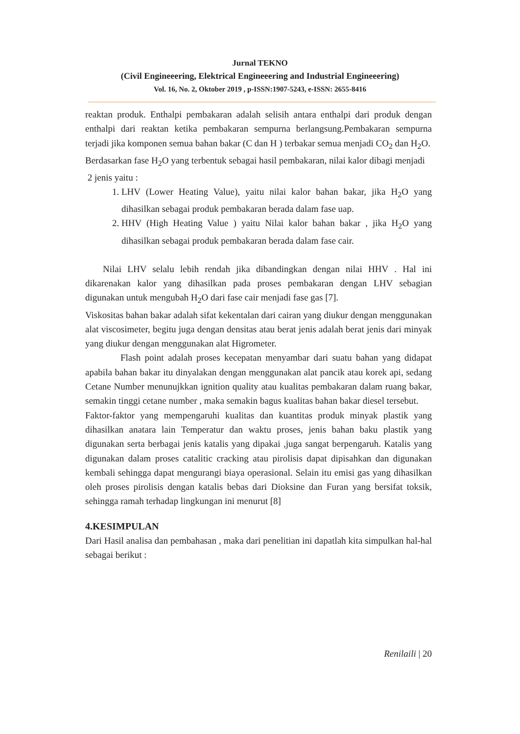Jurnal TEKNO
(Civil Engineeering, Elektrical Engineeering and Industrial Engineeering)
Vol. 16, No. 2, Oktober 2019 , p-ISSN:1907-5243, e-ISSN: 2655-8416
reaktan produk. Enthalpi pembakaran adalah selisih antara enthalpi dari produk dengan enthalpi dari reaktan ketika pembakaran sempurna berlangsung.Pembakaran sempurna terjadi jika komponen semua bahan bakar (C dan H ) terbakar semua menjadi CO<sub>2</sub> dan H<sub>2</sub>O.
Berdasarkan fase H<sub>2</sub>O yang terbentuk sebagai hasil pembakaran, nilai kalor dibagi menjadi
2 jenis yaitu :
1. LHV (Lower Heating Value), yaitu nilai kalor bahan bakar, jika H<sub>2</sub>O yang dihasilkan sebagai produk pembakaran berada dalam fase uap.
2. HHV (High Heating Value ) yaitu Nilai kalor bahan bakar , jika H<sub>2</sub>O yang dihasilkan sebagai produk pembakaran berada dalam fase cair.
Nilai LHV selalu lebih rendah jika dibandingkan dengan nilai HHV . Hal ini dikarenakan kalor yang dihasilkan pada proses pembakaran dengan LHV sebagian digunakan untuk mengubah H<sub>2</sub>O dari fase cair menjadi fase gas [7].
Viskositas bahan bakar adalah sifat kekentalan dari cairan yang diukur dengan menggunakan alat viscosimeter, begitu juga dengan densitas atau berat jenis adalah berat jenis dari minyak yang diukur dengan menggunakan alat Higrometer.
Flash point adalah proses kecepatan menyambar dari suatu bahan yang didapat apabila bahan bakar itu dinyalakan dengan menggunakan alat pancik atau korek api, sedang Cetane Number menunujkkan ignition quality atau kualitas pembakaran dalam ruang bakar, semakin tinggi cetane number , maka semakin bagus kualitas bahan bakar diesel tersebut.
Faktor-faktor yang mempengaruhi kualitas dan kuantitas produk minyak plastik yang dihasilkan anatara lain Temperatur dan waktu proses, jenis bahan baku plastik yang digunakan serta berbagai jenis katalis yang dipakai ,juga sangat berpengaruh. Katalis yang digunakan dalam proses catalitic cracking atau pirolisis dapat dipisahkan dan digunakan kembali sehingga dapat mengurangi biaya operasional. Selain itu emisi gas yang dihasilkan oleh proses pirolisis dengan katalis bebas dari Dioksine dan Furan yang bersifat toksik, sehingga ramah terhadap lingkungan ini menurut [8]
4.KESIMPULAN
Dari Hasil analisa dan pembahasan , maka dari penelitian ini dapatlah kita simpulkan hal-hal sebagai berikut :
Renilaili | 20